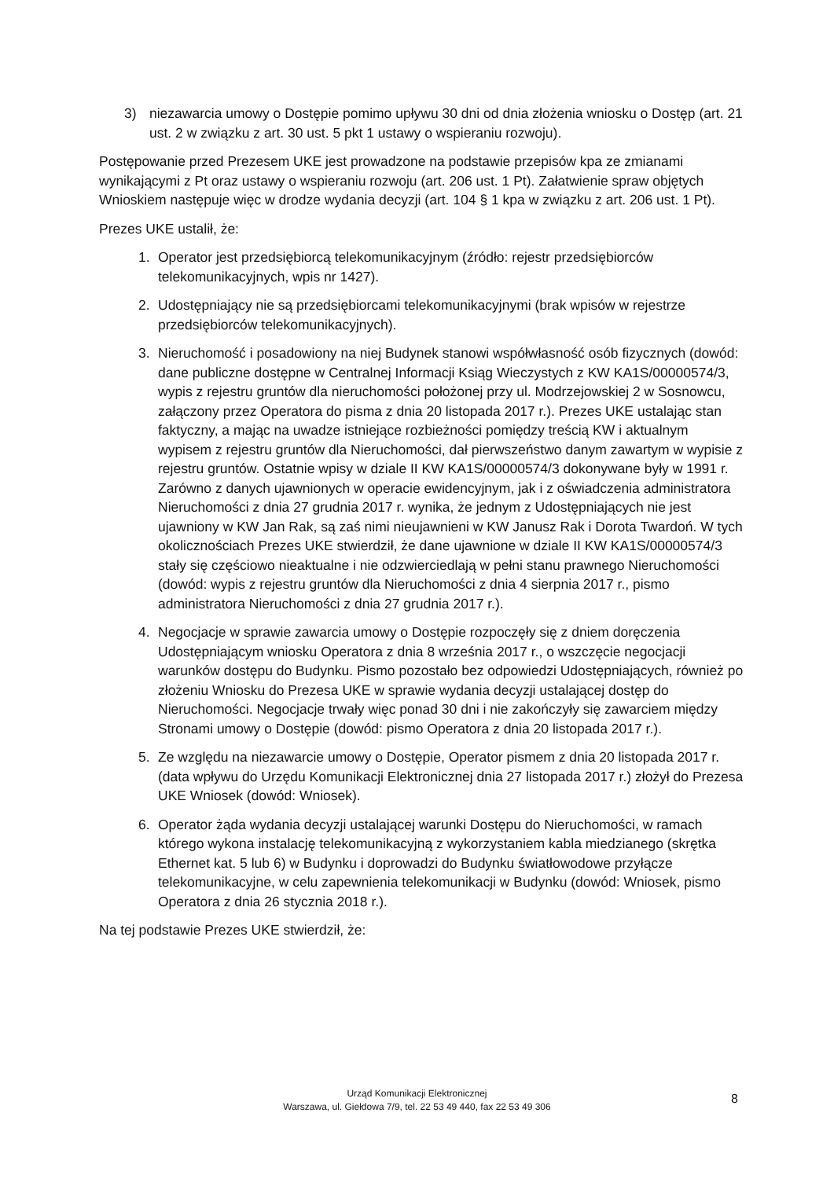3) niezawarcia umowy o Dostępie pomimo upływu 30 dni od dnia złożenia wniosku o Dostęp (art. 21 ust. 2 w związku z art. 30 ust. 5 pkt 1 ustawy o wspieraniu rozwoju).
Postępowanie przed Prezesem UKE jest prowadzone na podstawie przepisów kpa ze zmianami wynikającymi z Pt oraz ustawy o wspieraniu rozwoju (art. 206 ust. 1 Pt). Załatwienie spraw objętych Wnioskiem następuje więc w drodze wydania decyzji (art. 104 § 1 kpa w związku z art. 206 ust. 1 Pt).
Prezes UKE ustalił, że:
1. Operator jest przedsiębiorcą telekomunikacyjnym (źródło: rejestr przedsiębiorców telekomunikacyjnych, wpis nr 1427).
2. Udostępniający nie są przedsiębiorcami telekomunikacyjnymi (brak wpisów w rejestrze przedsiębiorców telekomunikacyjnych).
3. Nieruchomość i posadowiony na niej Budynek stanowi współwłasność osób fizycznych (dowód: dane publiczne dostępne w Centralnej Informacji Ksiąg Wieczystych z KW KA1S/00000574/3, wypis z rejestru gruntów dla nieruchomości położonej przy ul. Modrzejowskiej 2 w Sosnowcu, załączony przez Operatora do pisma z dnia 20 listopada 2017 r.). Prezes UKE ustalając stan faktyczny, a mając na uwadze istniejące rozbieżności pomiędzy treścią KW i aktualnym wypisem z rejestru gruntów dla Nieruchomości, dał pierwszeństwo danym zawartym w wypisie z rejestru gruntów. Ostatnie wpisy w dziale II KW KA1S/00000574/3 dokonywane były w 1991 r. Zarówno z danych ujawnionych w operacie ewidencyjnym, jak i z oświadczenia administratora Nieruchomości z dnia 27 grudnia 2017 r. wynika, że jednym z Udostępniających nie jest ujawniony w KW Jan Rak, są zaś nimi nieujawnieni w KW Janusz Rak i Dorota Twardoń. W tych okolicznościach Prezes UKE stwierdził, że dane ujawnione w dziale II KW KA1S/00000574/3 stały się częściowo nieaktualne i nie odzwierciedlają w pełni stanu prawnego Nieruchomości (dowód: wypis z rejestru gruntów dla Nieruchomości z dnia 4 sierpnia 2017 r., pismo administratora Nieruchomości z dnia 27 grudnia 2017 r.).
4. Negocjacje w sprawie zawarcia umowy o Dostępie rozpoczęły się z dniem doręczenia Udostępniającym wniosku Operatora z dnia 8 września 2017 r., o wszczęcie negocjacji warunków dostępu do Budynku. Pismo pozostało bez odpowiedzi Udostępniających, również po złożeniu Wniosku do Prezesa UKE w sprawie wydania decyzji ustalającej dostęp do Nieruchomości. Negocjacje trwały więc ponad 30 dni i nie zakończyły się zawarciem między Stronami umowy o Dostępie (dowód: pismo Operatora z dnia 20 listopada 2017 r.).
5. Ze względu na niezawarcie umowy o Dostępie, Operator pismem z dnia 20 listopada 2017 r. (data wpływu do Urzędu Komunikacji Elektronicznej dnia 27 listopada 2017 r.) złożył do Prezesa UKE Wniosek (dowód: Wniosek).
6. Operator żąda wydania decyzji ustalającej warunki Dostępu do Nieruchomości, w ramach którego wykona instalację telekomunikacyjną z wykorzystaniem kabla miedzianego (skrętka Ethernet kat. 5 lub 6) w Budynku i doprowadzi do Budynku światłowodowe przyłącze telekomunikacyjne, w celu zapewnienia telekomunikacji w Budynku (dowód: Wniosek, pismo Operatora z dnia 26 stycznia 2018 r.).
Na tej podstawie Prezes UKE stwierdził, że:
Urząd Komunikacji Elektronicznej
Warszawa, ul. Giełdowa 7/9, tel. 22 53 49 440, fax 22 53 49 306
8